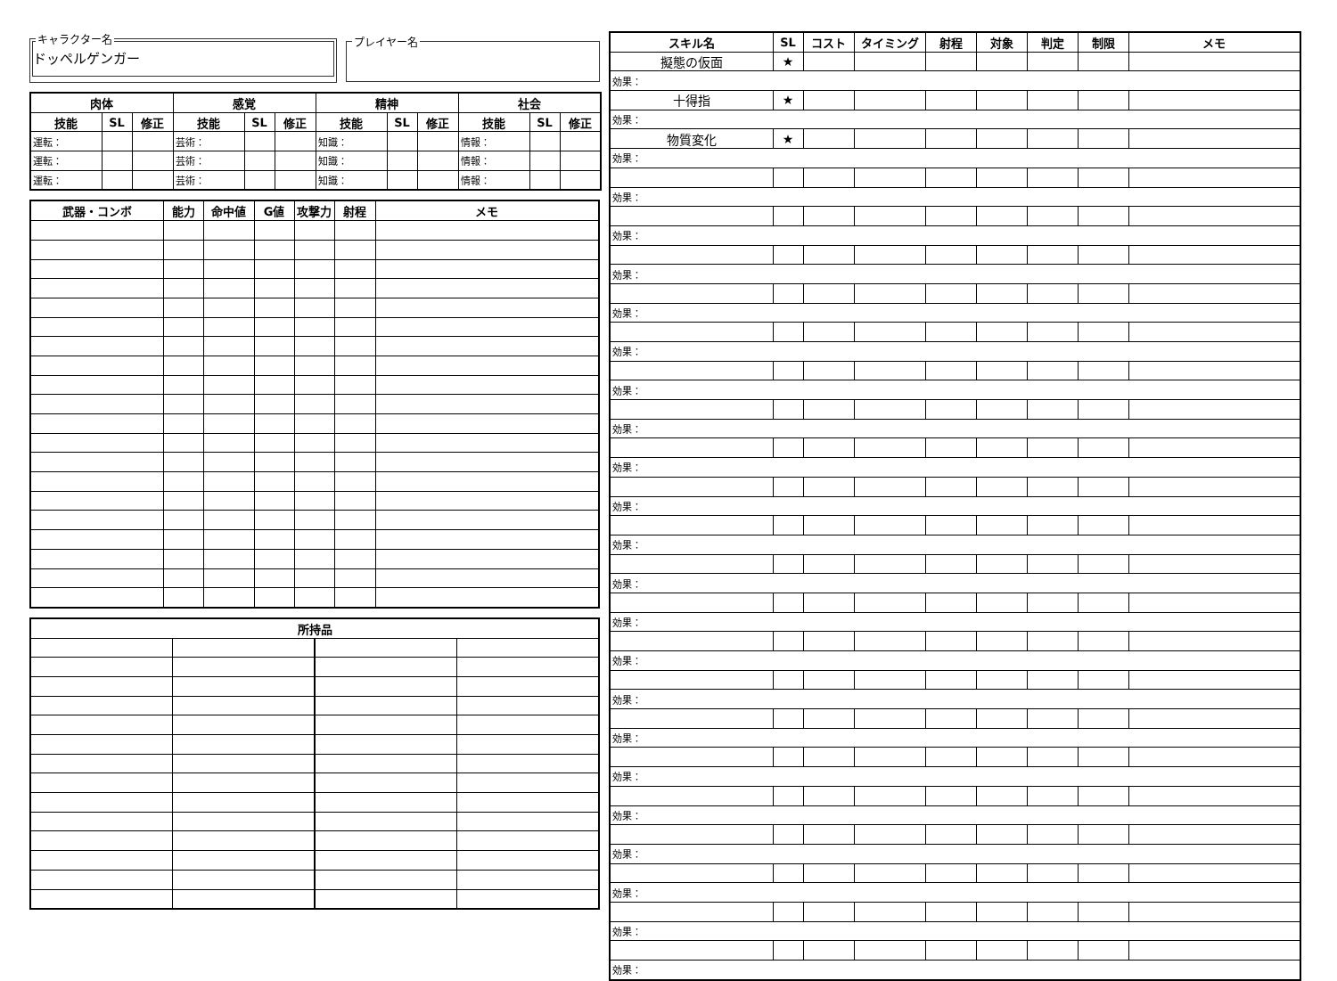キャラクター名
ドッペルゲンガー
プレイヤー名
| 肉体 | | | 感覚 | | | 精神 | | | 社会 | | |
| --- | --- | --- | --- | --- | --- | --- | --- | --- | --- | --- | --- |
| 技能 | SL | 修正 | 技能 | SL | 修正 | 技能 | SL | 修正 | 技能 | SL | 修正 |
| 運転： | | | 芸術： | | | 知識： | | | 情報： | | |
| 運転： | | | 芸術： | | | 知識： | | | 情報： | | |
| 運転： | | | 芸術： | | | 知識： | | | 情報： | | |
| 武器・コンボ | 能力 | 命中値 | G値 | 攻撃力 | 射程 | メモ |
| --- | --- | --- | --- | --- | --- | --- |
| 所持品 | | | |
| --- | --- | --- | --- |
| スキル名 | SL | コスト | タイミング | 射程 | 対象 | 判定 | 制限 | メモ |
| --- | --- | --- | --- | --- | --- | --- | --- | --- |
| 擬態の仮面 | ★ | | | | | | | |
| 効果： | | | | | | | | |
| 十得指 | ★ | | | | | | | |
| 効果： | | | | | | | | |
| 物質変化 | ★ | | | | | | | |
| 効果： | | | | | | | | |
| 効果： | | | | | | | | |
| 効果： | | | | | | | | |
| 効果： | | | | | | | | |
| 効果： | | | | | | | | |
| 効果： | | | | | | | | |
| 効果： | | | | | | | | |
| 効果： | | | | | | | | |
| 効果： | | | | | | | | |
| 効果： | | | | | | | | |
| 効果： | | | | | | | | |
| 効果： | | | | | | | | |
| 効果： | | | | | | | | |
| 効果： | | | | | | | | |
| 効果： | | | | | | | | |
| 効果： | | | | | | | | |
| 効果： | | | | | | | | |
| 効果： | | | | | | | | |
| 効果： | | | | | | | | |
| 効果： | | | | | | | | |
| 効果： | | | | | | | | |
| 効果： | | | | | | | | |